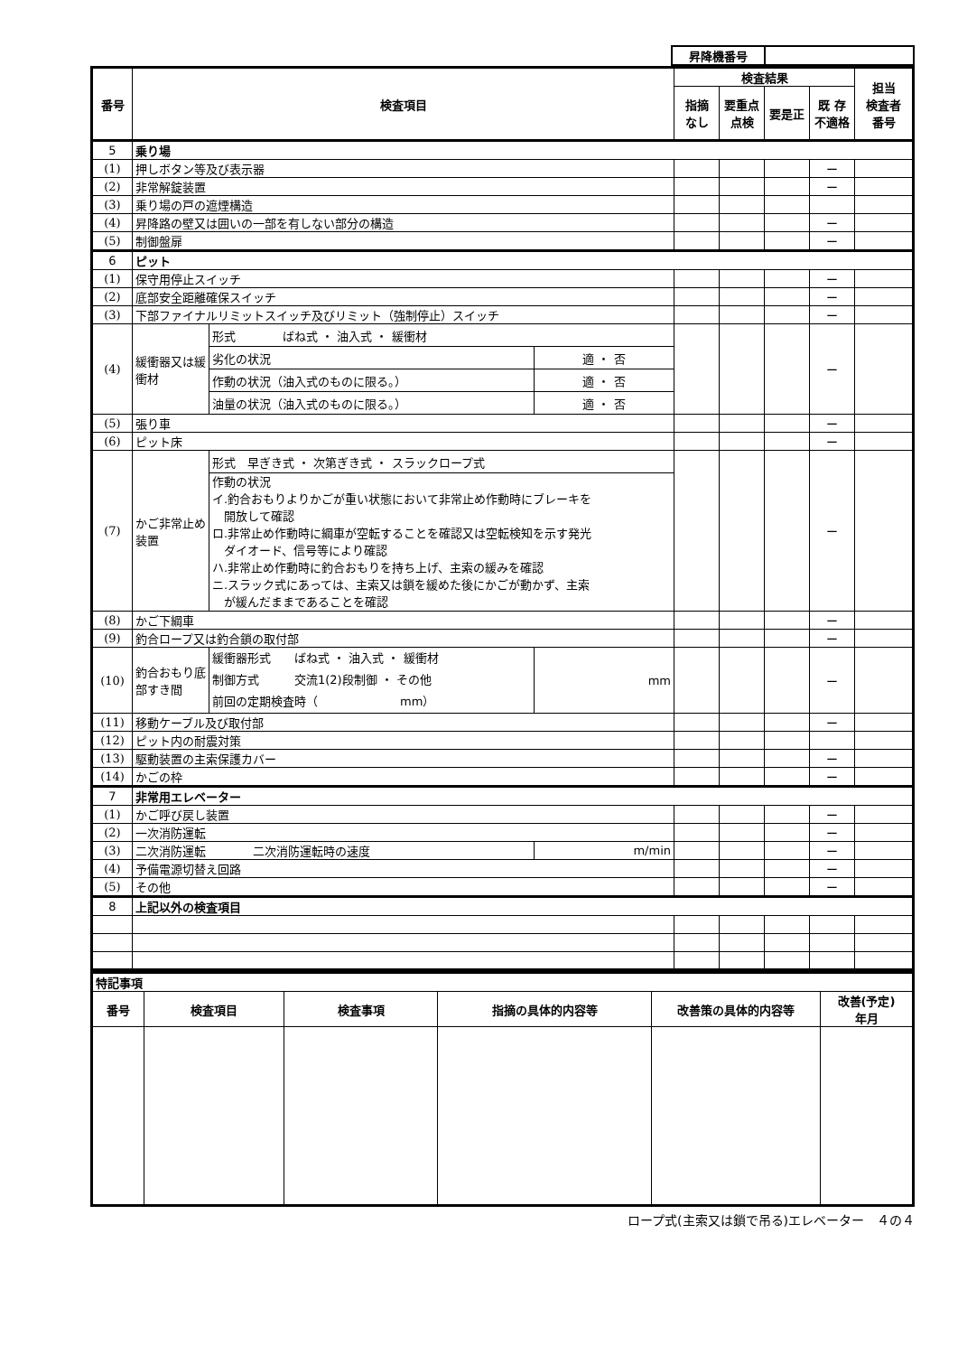| 昇降機番号 | |
| 番号 | 検査項目 | | | 検査結果 | | | | 担当 検査者 番号 |
| --- | --- | --- | --- | --- | --- | --- | --- | --- |
| | | | | 指摘 なし | 要重点 点検 | 要是正 | 既 存 不適格 | |
| 5 | 乗り場 | | | | | | | |
| (1) | 押しボタン等及び表示器 | | | | | | ー | |
| (2) | 非常解錠装置 | | | | | | ー | |
| (3) | 乗り場の戸の遮煙構造 | | | | | | | |
| (4) | 昇降路の壁又は囲いの一部を有しない部分の構造 | | | | | | ー | |
| (5) | 制御盤扉 | | | | | | ー | |
| 6 | ピット | | | | | | | |
| (1) | 保守用停止スイッチ | | | | | | ー | |
| (2) | 底部安全距離確保スイッチ | | | | | | ー | |
| (3) | 下部ファイナルリミットスイッチ及びリミット（強制停止）スイッチ | | | | | | ー | |
| (4) | 緩衝器又は緩衝材 | 形式 ばね式 ・ 油入式 ・ 緩衝材 | | | | | ー | |
| | | 劣化の状況 | 適 ・ 否 | | | | | |
| | | 作動の状況（油入式のものに限る。） | 適 ・ 否 | | | | | |
| | | 油量の状況（油入式のものに限る。） | 適 ・ 否 | | | | | |
| (5) | 張り車 | | | | | | ー | |
| (6) | ピット床 | | | | | | ー | |
| (7) | かご非常止め装置 | 形式 早ぎき式 ・ 次第ぎき式 ・ スラックロープ式 | | | | | ー | |
| | | 作動の状況 イ.釣合おもりよりかごが重い状態において非常止め作動時にブレーキを 開放して確認 ロ.非常止め作動時に綱車が空転することを確認又は空転検知を示す発光 ダイオード、信号等により確認 ハ.非常止め作動時に釣合おもりを持ち上げ、主索の緩みを確認 ニ.スラック式にあっては、主索又は鎖を緩めた後にかごが動かず、主索 が緩んだままであることを確認 | | | | | | |
| (8) | かご下綱車 | | | | | | ー | |
| (9) | 釣合ロープ又は釣合鎖の取付部 | | | | | | ー | |
| (10) | 釣合おもり底部すき間 | 緩衝器形式 ばね式 ・ 油入式 ・ 緩衝材 制御方式 交流1(2)段制御 ・ その他 前回の定期検査時（ mm） | mm | | | | ー | |
| (11) | 移動ケーブル及び取付部 | | | | | | ー | |
| (12) | ピット内の耐震対策 | | | | | | | |
| (13) | 駆動装置の主索保護カバー | | | | | | ー | |
| (14) | かごの枠 | | | | | | ー | |
| 7 | 非常用エレベーター | | | | | | | |
| (1) | かご呼び戻し装置 | | | | | | ー | |
| (2) | 一次消防運転 | | | | | | ー | |
| (3) | 二次消防運転 二次消防運転時の速度 | | m/min | | | | ー | |
| (4) | 予備電源切替え回路 | | | | | | ー | |
| (5) | その他 | | | | | | ー | |
| 8 | 上記以外の検査項目 | | | | | | | |
| 特記事項 | | | | | |
| 番号 | 検査項目 | 検査事項 | 指摘の具体的内容等 | 改善策の具体的内容等 | 改善(予定) 年月 |
ロープ式(主索又は鎖で吊る)エレベーター　４の４